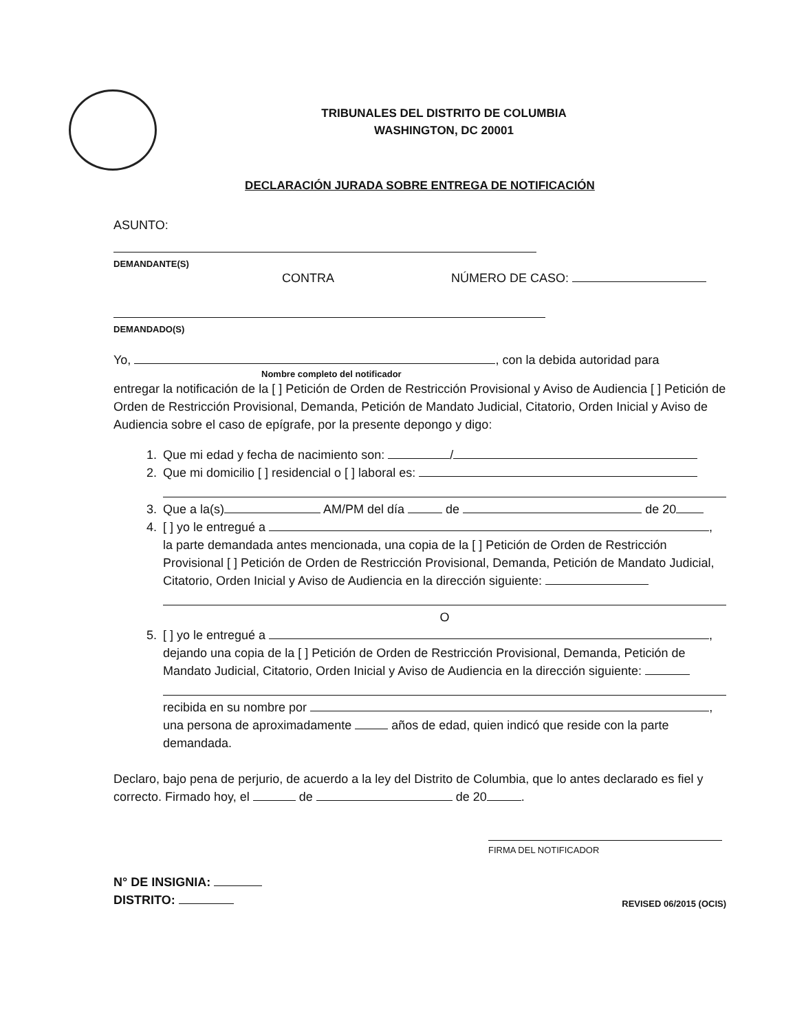TRIBUNALES DEL DISTRITO DE COLUMBIA
WASHINGTON, DC 20001
DECLARACIÓN JURADA SOBRE ENTREGA DE NOTIFICACIÓN
ASUNTO:
DEMANDANTE(S)
CONTRA NÚMERO DE CASO:
DEMANDADO(S)
Yo, , con la debida autoridad para
Nombre completo del notificador
entregar la notificación de la [ ] Petición de Orden de Restricción Provisional y Aviso de Audiencia [ ] Petición de Orden de Restricción Provisional, Demanda, Petición de Mandato Judicial, Citatorio, Orden Inicial y Aviso de Audiencia sobre el caso de epígrafe, por la presente depongo y digo:
1. Que mi edad y fecha de nacimiento son: /
2. Que mi domicilio [ ] residencial o [ ] laboral es:
3. Que a la(s) AM/PM del día de de 20
4. [ ] yo le entregué a ,
la parte demandada antes mencionada, una copia de la [ ] Petición de Orden de Restricción Provisional [ ] Petición de Orden de Restricción Provisional, Demanda, Petición de Mandato Judicial, Citatorio, Orden Inicial y Aviso de Audiencia en la dirección siguiente:
O
5. [ ] yo le entregué a ,
dejando una copia de la [ ] Petición de Orden de Restricción Provisional, Demanda, Petición de Mandato Judicial, Citatorio, Orden Inicial y Aviso de Audiencia en la dirección siguiente:
recibida en su nombre por ,
una persona de aproximadamente años de edad, quien indicó que reside con la parte demandada.
Declaro, bajo pena de perjurio, de acuerdo a la ley del Distrito de Columbia, que lo antes declarado es fiel y correcto. Firmado hoy, el de de 20 .
FIRMA DEL NOTIFICADOR
N° DE INSIGNIA:
DISTRITO:
REVISED 06/2015 (OCIS)